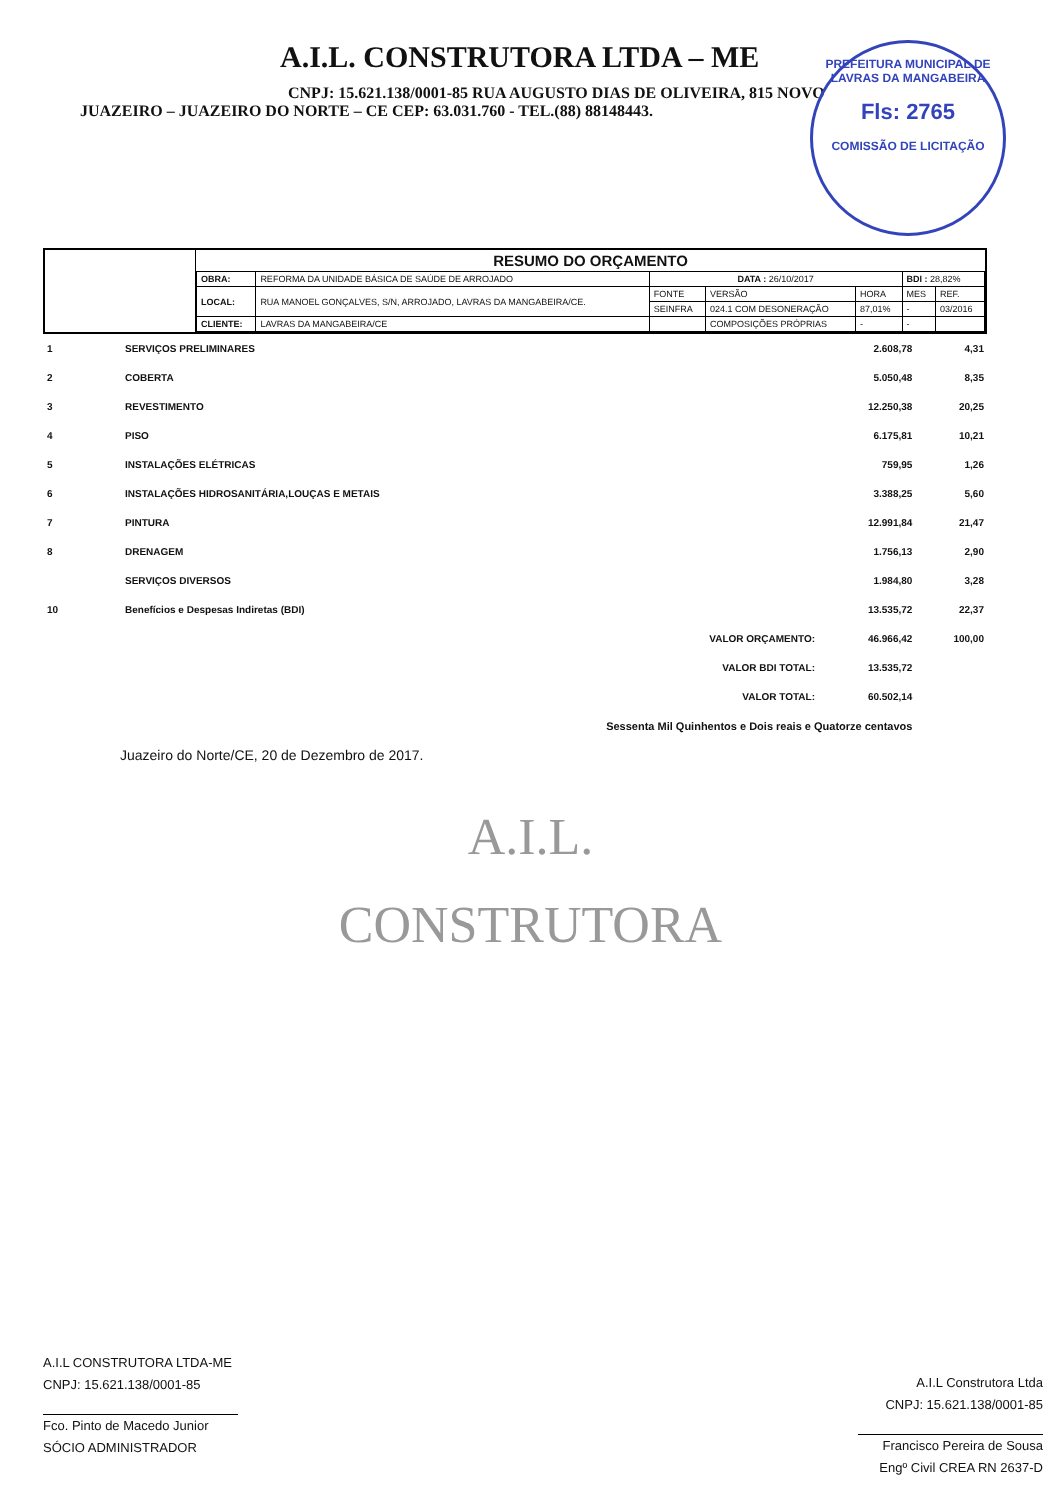A.I.L. CONSTRUTORA LTDA – ME
CNPJ: 15.621.138/0001-85 RUA AUGUSTO DIAS DE OLIVEIRA, 815 NOVO
JUAZEIRO – JUAZEIRO DO NORTE – CE CEP: 63.031.760 - TEL.(88) 88148443.
PREFEITURA MUNICIPAL DE LAVRAS DA MANGABEIRA
Fls: 2765
COMISSÃO DE LICITAÇÃO
RESUMO DO ORÇAMENTO
| OBRA: | REFORMA DA UNIDADE BÁSICA DE SAÚDE DE ARROJADO | DATA : 26/10/2017 | | | BDI : 28,82% | |
| LOCAL: | RUA MANOEL GONÇALVES, S/N, ARROJADO, LAVRAS DA MANGABEIRA/CE. | FONTE | VERSÃO | HORA | MES | REF. |
| | | SEINFRA | 024.1 COM DESONERAÇÃO | 87,01% | - | 03/2016 |
| CLIENTE: | LAVRAS DA MANGABEIRA/CE | | COMPOSIÇÕES PRÓPRIAS | - | - | |
| 1 | SERVIÇOS PRELIMINARES | | 2.608,78 | 4,31 |
| 2 | COBERTA | | 5.050,48 | 8,35 |
| 3 | REVESTIMENTO | | 12.250,38 | 20,25 |
| 4 | PISO | | 6.175,81 | 10,21 |
| 5 | INSTALAÇÕES ELÉTRICAS | | 759,95 | 1,26 |
| 6 | INSTALAÇÕES HIDROSANITÁRIA,LOUÇAS E METAIS | | 3.388,25 | 5,60 |
| 7 | PINTURA | | 12.991,84 | 21,47 |
| 8 | DRENAGEM | | 1.756,13 | 2,90 |
| | SERVIÇOS DIVERSOS | | 1.984,80 | 3,28 |
| 10 | Benefícios e Despesas Indiretas (BDI) | | 13.535,72 | 22,37 |
| | | VALOR ORÇAMENTO: | 46.966,42 | 100,00 |
| | | VALOR BDI TOTAL: | 13.535,72 | |
| | | VALOR TOTAL: | 60.502,14 | |
| Sessenta Mil Quinhentos e Dois reais e Quatorze centavos | | | | |
Juazeiro do Norte/CE, 20 de Dezembro de 2017.
A.I.L.
CONSTRUTORA
A.I.L CONSTRUTORA LTDA-ME
CNPJ: 15.621.138/0001-85
Fco. Pinto de Macedo Junior
SÓCIO ADMINISTRADOR
A.I.L Construtora Ltda
CNPJ: 15.621.138/0001-85
Francisco Pereira de Sousa
Engº Civil CREA RN 2637-D